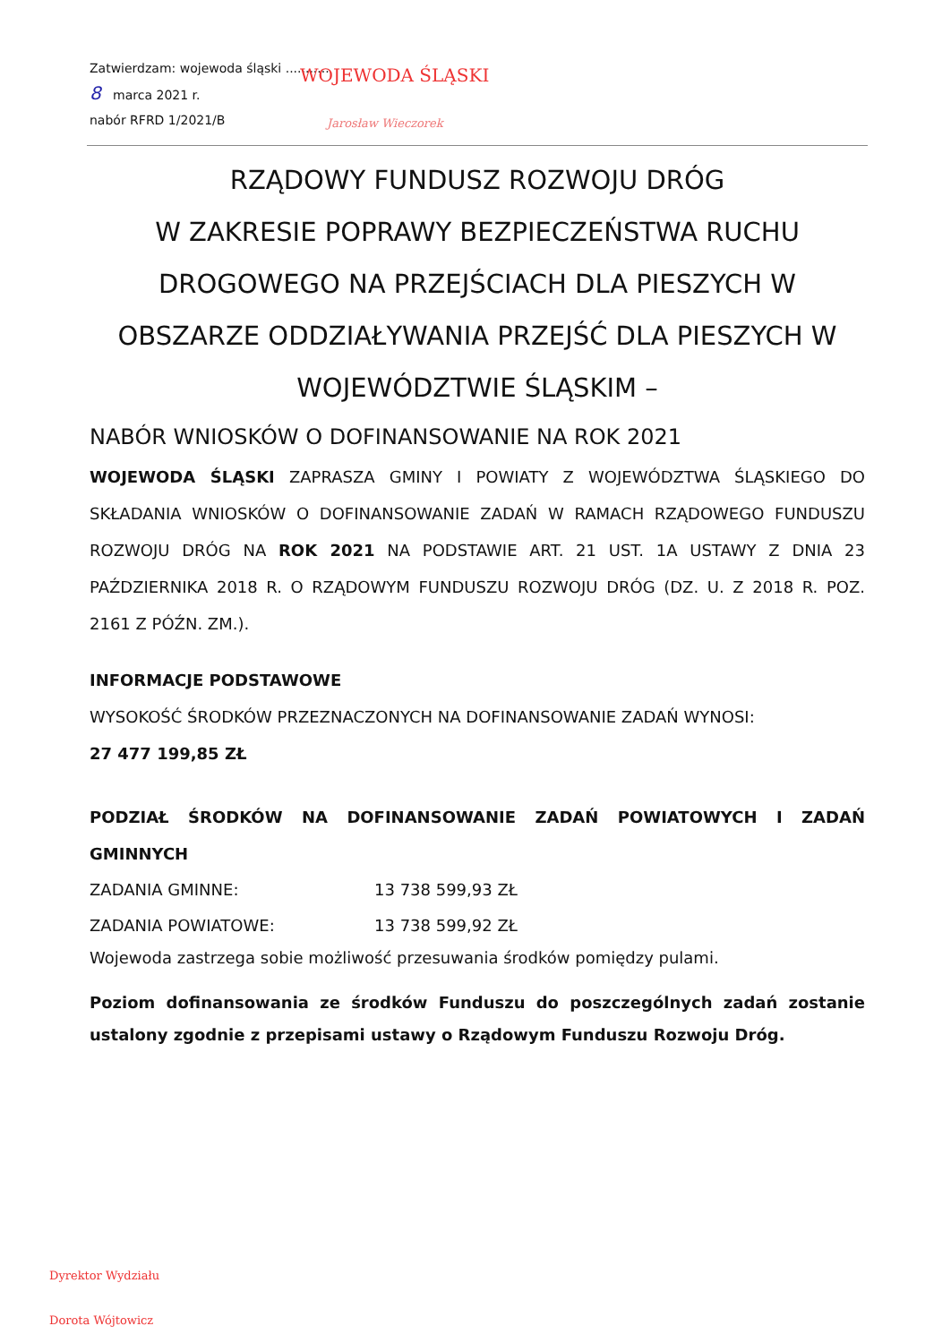Zatwierdzam: wojewoda śląski ...........
8 marca 2021 r.
nabór RFRD 1/2021/B
WOJEWODA ŚLĄSKI
Jarosław Wieczorek
RZĄDOWY FUNDUSZ ROZWOJU DRÓG
W ZAKRESIE POPRAWY BEZPIECZEŃSTWA RUCHU DROGOWEGO NA PRZEJŚCIACH DLA PIESZYCH W OBSZARZE ODDZIAŁYWANIA PRZEJŚĆ DLA PIESZYCH W WOJEWÓDZTWIE ŚLĄSKIM –
NABÓR WNIOSKÓW O DOFINANSOWANIE NA ROK 2021
WOJEWODA ŚLĄSKI ZAPRASZA GMINY I POWIATY Z WOJEWÓDZTWA ŚLĄSKIEGO DO SKŁADANIA WNIOSKÓW O DOFINANSOWANIE ZADAŃ W RAMACH RZĄDOWEGO FUNDUSZU ROZWOJU DRÓG NA ROK 2021 NA PODSTAWIE ART. 21 UST. 1A USTAWY Z DNIA 23 PAŹDZIERNIKA 2018 R. O RZĄDOWYM FUNDUSZU ROZWOJU DRÓG (DZ. U. Z 2018 R. POZ. 2161 Z PÓŹN. ZM.).
INFORMACJE PODSTAWOWE
WYSOKOŚĆ ŚRODKÓW PRZEZNACZONYCH NA DOFINANSOWANIE ZADAŃ WYNOSI:
27 477 199,85 ZŁ
PODZIAŁ ŚRODKÓW NA DOFINANSOWANIE ZADAŃ POWIATOWYCH I ZADAŃ GMINNYCH
ZADANIA GMINNE: 13 738 599,93 ZŁ
ZADANIA POWIATOWE: 13 738 599,92 ZŁ
Wojewoda zastrzega sobie możliwość przesuwania środków pomiędzy pulami.
Poziom dofinansowania ze środków Funduszu do poszczególnych zadań zostanie ustalony zgodnie z przepisami ustawy o Rządowym Funduszu Rozwoju Dróg.
Dyrektor Wydziału
Dorota Wójtowicz